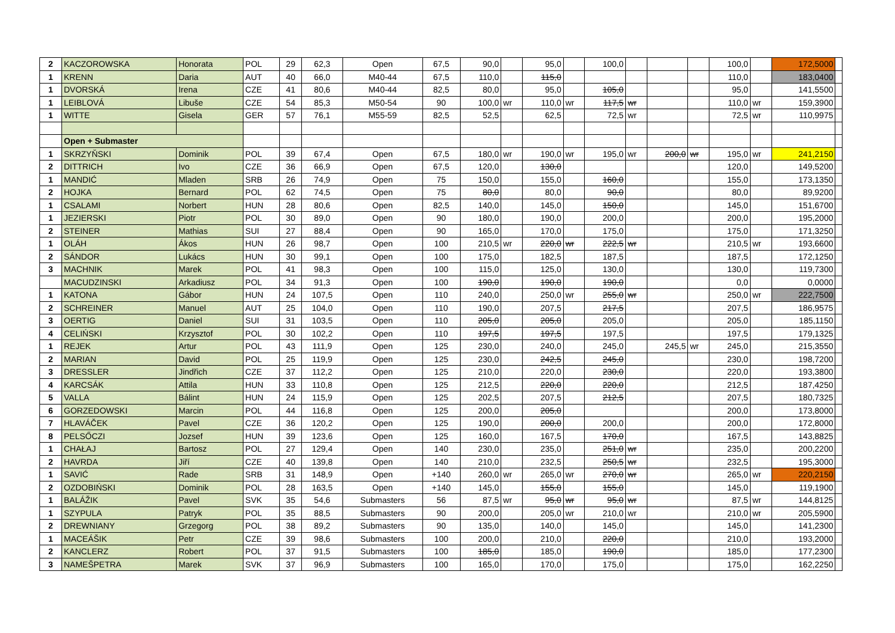| 2 | KACZOROWSKA | Honorata | POL | 29 | 62,3 | Open | 67,5 | 90,0 | | 95,0 | | 100,0 | | | | 100,0 | | 172,5000 | |
| 1 | KRENN | Daria | AUT | 40 | 66,0 | M40-44 | 67,5 | 110,0 | | 115,0 | | | | | | 110,0 | | 183,0400 | |
| 1 | DVORSKÁ | Irena | CZE | 41 | 80,6 | M40-44 | 82,5 | 80,0 | | 95,0 | | 105,0 | | | | 95,0 | | 141,5500 | |
| 1 | LEIBLOVÁ | Libuše | CZE | 54 | 85,3 | M50-54 | 90 | 100,0 | wr | 110,0 | wr | 117,5 | wr | | | 110,0 | wr | 159,3900 | |
| 1 | WITTE | Gisela | GER | 57 | 76,1 | M55-59 | 82,5 | 52,5 | | 62,5 | | 72,5 | wr | | | 72,5 | wr | 110,9975 | |
| | Open + Submaster | | | | | | | | | | | | | | | | | | |
| 1 | SKRZYŇSKI | Dominik | POL | 39 | 67,4 | Open | 67,5 | 180,0 | wr | 190,0 | wr | 195,0 | wr | 200,0 | wr | 195,0 | wr | 241,2150 | |
| 2 | DITTRICH | Ivo | CZE | 36 | 66,9 | Open | 67,5 | 120,0 | | 130,0 | | | | | | 120,0 | | 149,5200 | |
| 1 | MANDIĆ | Mladen | SRB | 26 | 74,9 | Open | 75 | 150,0 | | 155,0 | | 160,0 | | | | 155,0 | | 173,1350 | |
| 2 | HOJKA | Bernard | POL | 62 | 74,5 | Open | 75 | 80,0 | | 80,0 | | 90,0 | | | | 80,0 | | 89,9200 | |
| 1 | CSALAMI | Norbert | HUN | 28 | 80,6 | Open | 82,5 | 140,0 | | 145,0 | | 150,0 | | | | 145,0 | | 151,6700 | |
| 1 | JEZIERSKI | Piotr | POL | 30 | 89,0 | Open | 90 | 180,0 | | 190,0 | | 200,0 | | | | 200,0 | | 195,2000 | |
| 2 | STEINER | Mathias | SUI | 27 | 88,4 | Open | 90 | 165,0 | | 170,0 | | 175,0 | | | | 175,0 | | 171,3250 | |
| 1 | OLÁH | Ákos | HUN | 26 | 98,7 | Open | 100 | 210,5 | wr | 220,0 | wr | 222,5 | wr | | | 210,5 | wr | 193,6600 | |
| 2 | SÁNDOR | Lukács | HUN | 30 | 99,1 | Open | 100 | 175,0 | | 182,5 | | 187,5 | | | | 187,5 | | 172,1250 | |
| 3 | MACHNIK | Marek | POL | 41 | 98,3 | Open | 100 | 115,0 | | 125,0 | | 130,0 | | | | 130,0 | | 119,7300 | |
| | MACUDZINSKI | Arkadiusz | POL | 34 | 91,3 | Open | 100 | 190,0 | | 190,0 | | 190,0 | | | | 0,0 | | 0,0000 | |
| 1 | KATONA | Gábor | HUN | 24 | 107,5 | Open | 110 | 240,0 | | 250,0 | wr | 255,0 | wr | | | 250,0 | wr | 222,7500 | |
| 2 | SCHREINER | Manuel | AUT | 25 | 104,0 | Open | 110 | 190,0 | | 207,5 | | 217,5 | | | | 207,5 | | 186,9575 | |
| 3 | OERTIG | Daniel | SUI | 31 | 103,5 | Open | 110 | 205,0 | | 205,0 | | 205,0 | | | | 205,0 | | 185,1150 | |
| 4 | CELIŃSKI | Krzysztof | POL | 30 | 102,2 | Open | 110 | 197,5 | | 197,5 | | 197,5 | | | | 197,5 | | 179,1325 | |
| 1 | REJEK | Artur | POL | 43 | 111,9 | Open | 125 | 230,0 | | 240,0 | | 245,0 | | 245,5 | wr | 245,0 | | 215,3550 | |
| 2 | MARIAN | David | POL | 25 | 119,9 | Open | 125 | 230,0 | | 242,5 | | 245,0 | | | | 230,0 | | 198,7200 | |
| 3 | DRESSLER | Jindřich | CZE | 37 | 112,2 | Open | 125 | 210,0 | | 220,0 | | 230,0 | | | | 220,0 | | 193,3800 | |
| 4 | KARCSÁK | Attila | HUN | 33 | 110,8 | Open | 125 | 212,5 | | 220,0 | | 220,0 | | | | 212,5 | | 187,4250 | |
| 5 | VALLA | Bálint | HUN | 24 | 115,9 | Open | 125 | 202,5 | | 207,5 | | 212,5 | | | | 207,5 | | 180,7325 | |
| 6 | GORZEDOWSKI | Marcin | POL | 44 | 116,8 | Open | 125 | 200,0 | | 205,0 | | | | | | 200,0 | | 173,8000 | |
| 7 | HLAVÁČEK | Pavel | CZE | 36 | 120,2 | Open | 125 | 190,0 | | 200,0 | | 200,0 | | | | 200,0 | | 172,8000 | |
| 8 | PELSŐCZI | Jozsef | HUN | 39 | 123,6 | Open | 125 | 160,0 | | 167,5 | | 170,0 | | | | 167,5 | | 143,8825 | |
| 1 | CHAŁAJ | Bartosz | POL | 27 | 129,4 | Open | 140 | 230,0 | | 235,0 | | 251,0 | wr | | | 235,0 | | 200,2200 | |
| 2 | HAVRDA | Jiří | CZE | 40 | 139,8 | Open | 140 | 210,0 | | 232,5 | | 250,5 | wr | | | 232,5 | | 195,3000 | |
| 1 | SAVIĆ | Rade | SRB | 31 | 148,9 | Open | +140 | 260,0 | wr | 265,0 | wr | 270,0 | wr | | | 265,0 | wr | 220,2150 | |
| 2 | OZDOBIŃSKI | Dominik | POL | 28 | 163,5 | Open | +140 | 145,0 | | 155,0 | | 155,0 | | | | 145,0 | | 119,1900 | |
| 1 | BALÁŽIK | Pavel | SVK | 35 | 54,6 | Submasters | 56 | 87,5 | wr | 95,0 | wr | 95,0 | wr | | | 87,5 | wr | 144,8125 | |
| 1 | SZYPULA | Patryk | POL | 35 | 88,5 | Submasters | 90 | 200,0 | | 205,0 | wr | 210,0 | wr | | | 210,0 | wr | 205,5900 | |
| 2 | DREWNIANY | Grzegorg | POL | 38 | 89,2 | Submasters | 90 | 135,0 | | 140,0 | | 145,0 | | | | 145,0 | | 141,2300 | |
| 1 | MACEÁŠIK | Petr | CZE | 39 | 98,6 | Submasters | 100 | 200,0 | | 210,0 | | 220,0 | | | | 210,0 | | 193,2000 | |
| 2 | KANCLERZ | Robert | POL | 37 | 91,5 | Submasters | 100 | 185,0 | | 185,0 | | 190,0 | | | | 185,0 | | 177,2300 | |
| 3 | NAMEŠPETRA | Marek | SVK | 37 | 96,9 | Submasters | 100 | 165,0 | | 170,0 | | 175,0 | | | | 175,0 | | 162,2250 | |